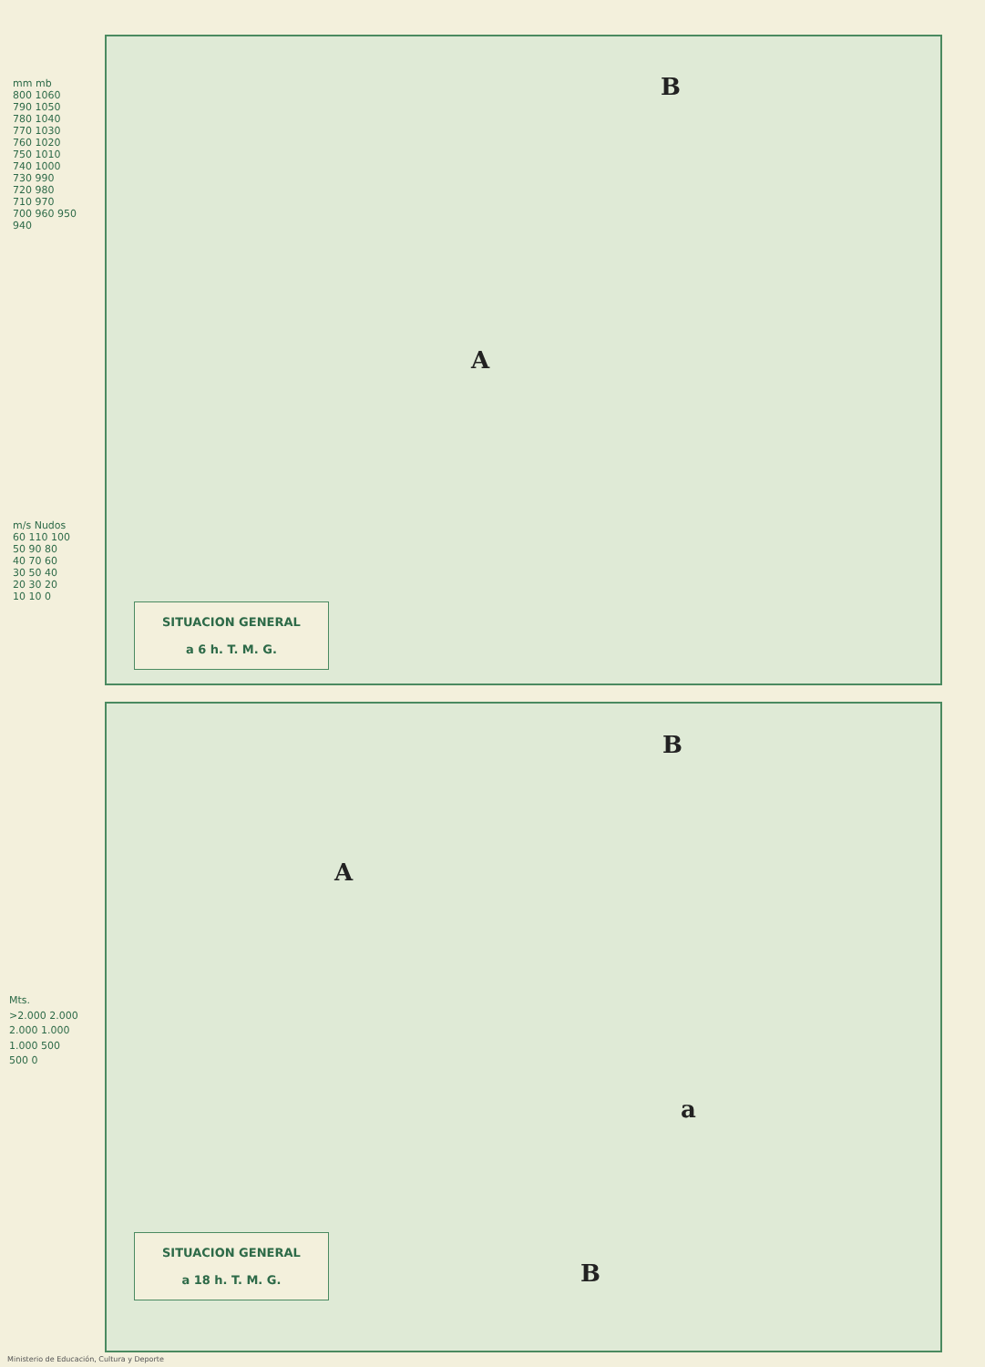mm mb
800 1060
790 1050
780 1040
770 1030
760 1020
750 1010
740 1000
730 990
720 980
710 970
700 960 950 940
m/s Nudos
60 110 100
50 90 80
40 70 60
30 50 40
20 30 20
10 10 0
Mts.
>2.000 2.000
2.000 1.000
1.000 500
500 0
B
A
SITUACION GENERAL
a 6 h. T. M. G.
B
A
a
B
SITUACION GENERAL
a 18 h. T. M. G.
Ministerio de Educación, Cultura y Deporte